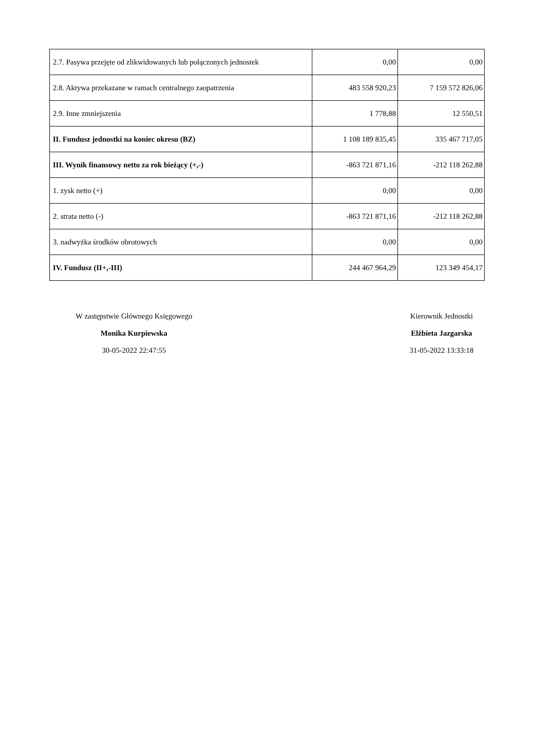| 2.7. Pasywa przejęte od zlikwidowanych lub połączonych jednostek | 0,00 | 0,00 |
| 2.8. Aktywa przekazane w ramach centralnego zaopatrzenia | 483 558 920,23 | 7 159 572 826,06 |
| 2.9. Inne zmniejszenia | 1 778,88 | 12 550,51 |
| II. Fundusz jednostki na koniec okresu (BZ) | 1 108 189 835,45 | 335 467 717,05 |
| III. Wynik finansowy netto za rok bieżący (+,-) | -863 721 871,16 | -212 118 262,88 |
| 1. zysk netto (+) | 0,00 | 0,00 |
| 2. strata netto (-) | -863 721 871,16 | -212 118 262,88 |
| 3. nadwyżka środków obrotowych | 0,00 | 0,00 |
| IV. Fundusz (II+,-III) | 244 467 964,29 | 123 349 454,17 |
W zastępstwie Głównego Księgowego
Monika Kurpiewska
30-05-2022 22:47:55
Kierownik Jednostki
Elżbieta Jazgarska
31-05-2022 13:33:18